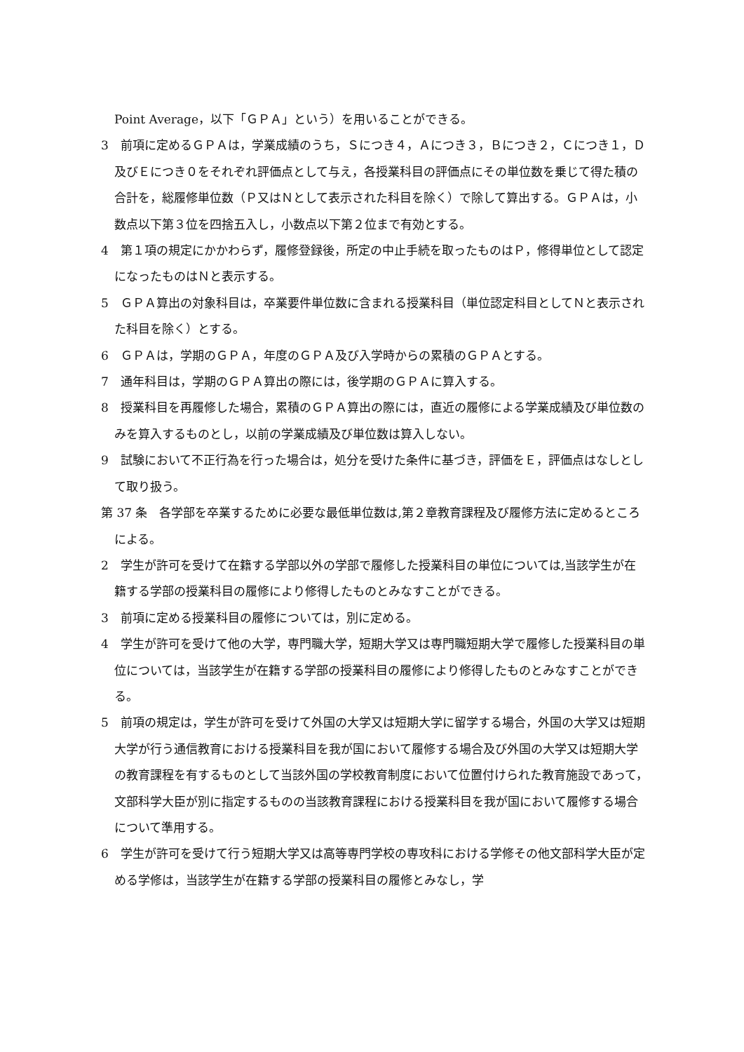Point Average，以下「ＧＰＡ」という）を用いることができる。
3　前項に定めるＧＰＡは，学業成績のうち，Ｓにつき４，Ａにつき３，Ｂにつき２，Ｃにつき１，Ｄ及びＥにつき０をそれぞれ評価点として与え，各授業科目の評価点にその単位数を乗じて得た積の合計を，総履修単位数（Ｐ又はＮとして表示された科目を除く）で除して算出する。ＧＰＡは，小数点以下第３位を四捨五入し，小数点以下第２位まで有効とする。
4　第１項の規定にかかわらず，履修登録後，所定の中止手続を取ったものはＰ，修得単位として認定になったものはＮと表示する。
5　ＧＰＡ算出の対象科目は，卒業要件単位数に含まれる授業科目（単位認定科目としてＮと表示された科目を除く）とする。
6　ＧＰＡは，学期のＧＰＡ，年度のＧＰＡ及び入学時からの累積のＧＰＡとする。
7　通年科目は，学期のＧＰＡ算出の際には，後学期のＧＰＡに算入する。
8　授業科目を再履修した場合，累積のＧＰＡ算出の際には，直近の履修による学業成績及び単位数のみを算入するものとし，以前の学業成績及び単位数は算入しない。
9　試験において不正行為を行った場合は，処分を受けた条件に基づき，評価をＥ，評価点はなしとして取り扱う。
第 37 条　各学部を卒業するために必要な最低単位数は,第２章教育課程及び履修方法に定めるところによる。
2　学生が許可を受けて在籍する学部以外の学部で履修した授業科目の単位については,当該学生が在籍する学部の授業科目の履修により修得したものとみなすことができる。
3　前項に定める授業科目の履修については，別に定める。
4　学生が許可を受けて他の大学，専門職大学，短期大学又は専門職短期大学で履修した授業科目の単位については，当該学生が在籍する学部の授業科目の履修により修得したものとみなすことができる。
5　前項の規定は，学生が許可を受けて外国の大学又は短期大学に留学する場合，外国の大学又は短期大学が行う通信教育における授業科目を我が国において履修する場合及び外国の大学又は短期大学の教育課程を有するものとして当該外国の学校教育制度において位置付けられた教育施設であって，文部科学大臣が別に指定するものの当該教育課程における授業科目を我が国において履修する場合について準用する。
6　学生が許可を受けて行う短期大学又は高等専門学校の専攻科における学修その他文部科学大臣が定める学修は，当該学生が在籍する学部の授業科目の履修とみなし，学